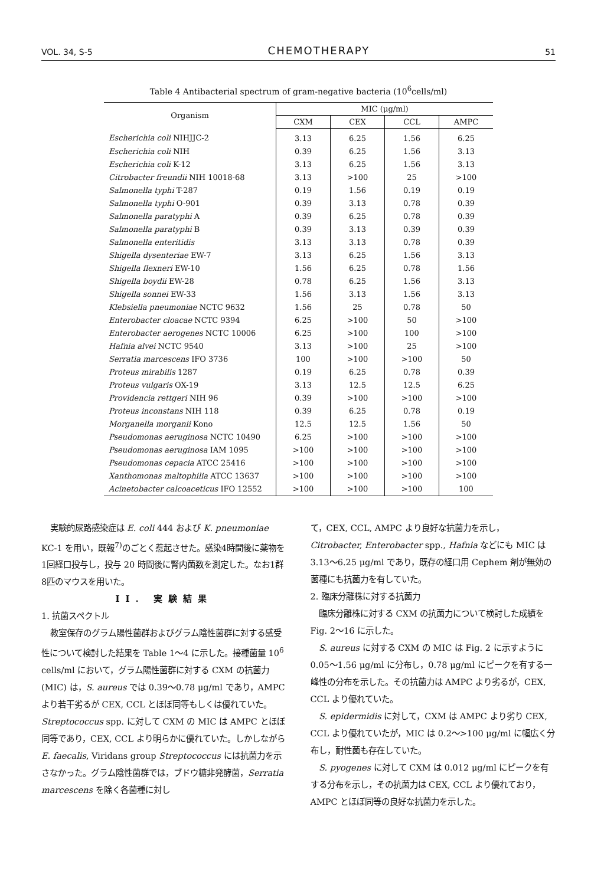VOL. 34, S-5 CHEMOTHERAPY 51
Table 4 Antibacterial spectrum of gram-negative bacteria (10<sup>6</sup>cells/ml)
| Organism | MIC (μg/ml) | | | |
| --- | --- | --- | --- | --- |
| | CXM | CEX | CCL | AMPC |
| Escherichia coli NIHJJC-2 | 3.13 | 6.25 | 1.56 | 6.25 |
| Escherichia coli NIH | 0.39 | 6.25 | 1.56 | 3.13 |
| Escherichia coli K-12 | 3.13 | 6.25 | 1.56 | 3.13 |
| Citrobacter freundii NIH 10018-68 | 3.13 | >100 | 25 | >100 |
| Salmonella typhi T-287 | 0.19 | 1.56 | 0.19 | 0.19 |
| Salmonella typhi O-901 | 0.39 | 3.13 | 0.78 | 0.39 |
| Salmonella paratyphi A | 0.39 | 6.25 | 0.78 | 0.39 |
| Salmonella paratyphi B | 0.39 | 3.13 | 0.39 | 0.39 |
| Salmonella enteritidis | 3.13 | 3.13 | 0.78 | 0.39 |
| Shigella dysenteriae EW-7 | 3.13 | 6.25 | 1.56 | 3.13 |
| Shigella flexneri EW-10 | 1.56 | 6.25 | 0.78 | 1.56 |
| Shigella boydii EW-28 | 0.78 | 6.25 | 1.56 | 3.13 |
| Shigella sonnei EW-33 | 1.56 | 3.13 | 1.56 | 3.13 |
| Klebsiella pneumoniae NCTC 9632 | 1.56 | 25 | 0.78 | 50 |
| Enterobacter cloacae NCTC 9394 | 6.25 | >100 | 50 | >100 |
| Enterobacter aerogenes NCTC 10006 | 6.25 | >100 | 100 | >100 |
| Hafnia alvei NCTC 9540 | 3.13 | >100 | 25 | >100 |
| Serratia marcescens IFO 3736 | 100 | >100 | >100 | 50 |
| Proteus mirabilis 1287 | 0.19 | 6.25 | 0.78 | 0.39 |
| Proteus vulgaris OX-19 | 3.13 | 12.5 | 12.5 | 6.25 |
| Providencia rettgeri NIH 96 | 0.39 | >100 | >100 | >100 |
| Proteus inconstans NIH 118 | 0.39 | 6.25 | 0.78 | 0.19 |
| Morganella morganii Kono | 12.5 | 12.5 | 1.56 | 50 |
| Pseudomonas aeruginosa NCTC 10490 | 6.25 | >100 | >100 | >100 |
| Pseudomonas aeruginosa IAM 1095 | >100 | >100 | >100 | >100 |
| Pseudomonas cepacia ATCC 25416 | >100 | >100 | >100 | >100 |
| Xanthomonas maltophilia ATCC 13637 | >100 | >100 | >100 | >100 |
| Acinetobacter calcoaceticus IFO 12552 | >100 | >100 | >100 | 100 |
実験的尿路感染症は E. coli 444 および K. pneumoniae KC-1 を用い，既報<sup>7)</sup>のごとく惹起させた。感染4時間後に薬物を1回経口投与し，投与 20 時間後に腎内菌数を測定した。なお1群8匹のマウスを用いた。
II. 実験結果
1. 抗菌スペクトル
教室保存のグラム陽性菌群およびグラム陰性菌群に対する感受性について検討した結果を Table 1～4 に示した。接種菌量 10<sup>6</sup> cells/ml において，グラム陽性菌群に対する CXM の抗菌力 (MIC) は，S. aureus では 0.39～0.78 μg/ml であり，AMPC より若干劣るが CEX, CCL とほぼ同等もしくは優れていた。Streptococcus spp. に対して CXM の MIC は AMPC とほぼ同等であり，CEX, CCL より明らかに優れていた。しかしながら E. faecalis, Viridans group Streptococcus には抗菌力を示さなかった。グラム陰性菌群では，ブドウ糖非発酵菌，Serratia marcescens を除く各菌種に対し
て，CEX, CCL, AMPC より良好な抗菌力を示し，Citrobacter, Enterobacter spp., Hafnia などにも MIC は 3.13～6.25 μg/ml であり，既存の経口用 Cephem 剤が無効の菌種にも抗菌力を有していた。
2. 臨床分離株に対する抗菌力
臨床分離株に対する CXM の抗菌力について検討した成績を Fig. 2～16 に示した。
S. aureus に対する CXM の MIC は Fig. 2 に示すように 0.05～1.56 μg/ml に分布し，0.78 μg/ml にピークを有する一峰性の分布を示した。その抗菌力は AMPC より劣るが，CEX, CCL より優れていた。
S. epidermidis に対して，CXM は AMPC より劣り CEX, CCL より優れていたが，MIC は 0.2～>100 μg/ml に幅広く分布し，耐性菌も存在していた。
S. pyogenes に対して CXM は 0.012 μg/ml にピークを有する分布を示し，その抗菌力は CEX, CCL より優れており，AMPC とほぼ同等の良好な抗菌力を示した。